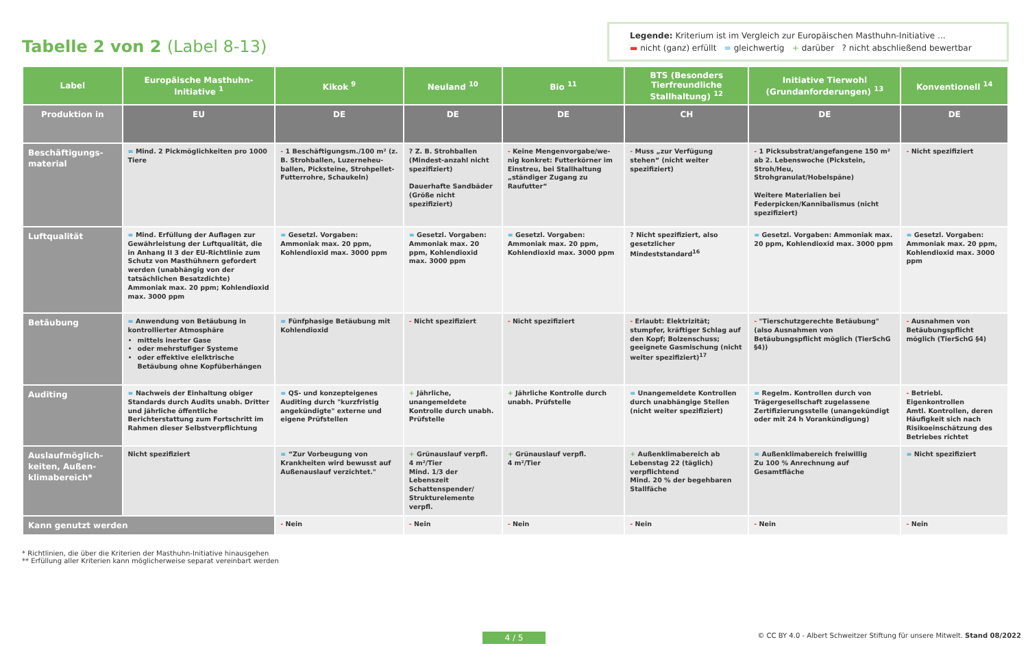Tabelle 2 von 2 (Label 8-13)
Legende: Kriterium ist im Vergleich zur Europäischen Masthuhn-Initiative ...
▬ nicht (ganz) erfüllt = gleichwertig + darüber ? nicht abschließend bewertbar
| Label | Europäische Masthuhn-Initiative <sup>1</sup> | Kikok <sup>9</sup> | Neuland <sup>10</sup> | Bio <sup>11</sup> | BTS (Besonders Tierfreundliche Stallhaltung) <sup>12</sup> | Initiative Tierwohl (Grundanforderungen) <sup>13</sup> | Konventionell <sup>14</sup> |
| --- | --- | --- | --- | --- | --- | --- | --- |
| Produktion in | EU | DE | DE | DE | CH | DE | DE |
| Beschäftigungs-material | = Mind. 2 Pickmöglichkeiten pro 1000 Tiere | - 1 Beschäftigungsm./100 m² (z. B. Strohballen, Luzerneheu-ballen, Picksteine, Strohpellet-Futterrohre, Schaukeln) | ? Z. B. Strohballen (Mindest-anzahl nicht spezifiziert) Dauerhafte Sandbäder (Größe nicht spezifiziert) | - Keine Mengenvorgabe/we-nig konkret: Futterkörner im Einstreu, bei Stallhaltung „ständiger Zugang zu Raufutter“ | - Muss „zur Verfügung stehen“ (nicht weiter spezifiziert) | - 1 Picksubstrat/angefangene 150 m² ab 2. Lebenswoche (Pickstein, Stroh/Heu, Strohgranulat/Hobelspäne) Weitere Materialien bei Federpicken/Kannibalismus (nicht spezifiziert) | - Nicht spezifiziert |
| Luftqualität | = Mind. Erfüllung der Auflagen zur Gewährleistung der Luftqualität, die in Anhang II 3 der EU-Richtlinie zum Schutz von Masthühnern gefordert werden (unabhängig von der tatsächlichen Besatzdichte) Ammoniak max. 20 ppm; Kohlendioxid max. 3000 ppm | = Gesetzl. Vorgaben: Ammoniak max. 20 ppm, Kohlendioxid max. 3000 ppm | = Gesetzl. Vorgaben: Ammoniak max. 20 ppm, Kohlendioxid max. 3000 ppm | = Gesetzl. Vorgaben: Ammoniak max. 20 ppm, Kohlendioxid max. 3000 ppm | ? Nicht spezifiziert, also gesetzlicher Mindeststandard<sup>16</sup> | = Gesetzl. Vorgaben: Ammoniak max. 20 ppm, Kohlendioxid max. 3000 ppm | = Gesetzl. Vorgaben: Ammoniak max. 20 ppm, Kohlendioxid max. 3000 ppm |
| Betäubung | = Anwendung von Betäubung in kontrollierter Atmosphäre mittels inerter Gase oder mehrstufiger Systeme oder effektive elelktrische Betäubung ohne Kopfüberhängen | = Fünfphasige Betäubung mit Kohlendioxid | - Nicht spezifiziert | - Nicht spezifiziert | - Erlaubt: Elektrizität; stumpfer, kräftiger Schlag auf den Kopf; Bolzenschuss; geeignete Gasmischung (nicht weiter spezifiziert)<sup>17</sup> | - "Tierschutzgerechte Betäubung" (also Ausnahmen von Betäubungspflicht möglich (TierSchG §4)) | - Ausnahmen von Betäubungspflicht möglich (TierSchG §4) |
| Auditing | = Nachweis der Einhaltung obiger Standards durch Audits unabh. Dritter und jährliche öffentliche Berichterstattung zum Fortschritt im Rahmen dieser Selbstverpflichtung | = QS- und konzepteigenes Auditing durch "kurzfristig angekündigte" externe und eigene Prüfstellen | + Jährliche, unangemeldete Kontrolle durch unabh. Prüfstelle | + Jährliche Kontrolle durch unabh. Prüfstelle | = Unangemeldete Kontrollen durch unabhängige Stellen (nicht weiter spezifiziert) | = Regelm. Kontrollen durch von Trägergesellschaft zugelassene Zertifizierungsstelle (unangekündigt oder mit 24 h Vorankündigung) | - Betriebl. Eigenkontrollen Amtl. Kontrollen, deren Häufigkeit sich nach Risikoeinschätzung des Betriebes richtet |
| Auslaufmöglich-keiten, Außen-klimabereich* | Nicht spezifiziert | = “Zur Vorbeugung von Krankheiten wird bewusst auf Außenauslauf verzichtet." | + Grünauslauf verpfl. 4 m²/Tier Mind. 1/3 der Lebenszeit Schattenspender/ Strukturelemente verpfl. | + Grünauslauf verpfl. 4 m²/Tier | + Außenklimabereich ab Lebenstag 22 (täglich) verpflichtend Mind. 20 % der begehbaren Stallfäche | = Außenklimabereich freiwillig Zu 100 % Anrechnung auf Gesamtfläche | = Nicht spezifiziert |
| Kann genutzt werden | | - Nein | - Nein | - Nein | - Nein | - Nein | - Nein |
* Richtlinien, die über die Kriterien der Masthuhn-Initiative hinausgehen
** Erfüllung aller Kriterien kann möglicherweise separat vereinbart werden
4 / 5
© CC BY 4.0 - Albert Schweitzer Stiftung für unsere Mitwelt. Stand 08/2022